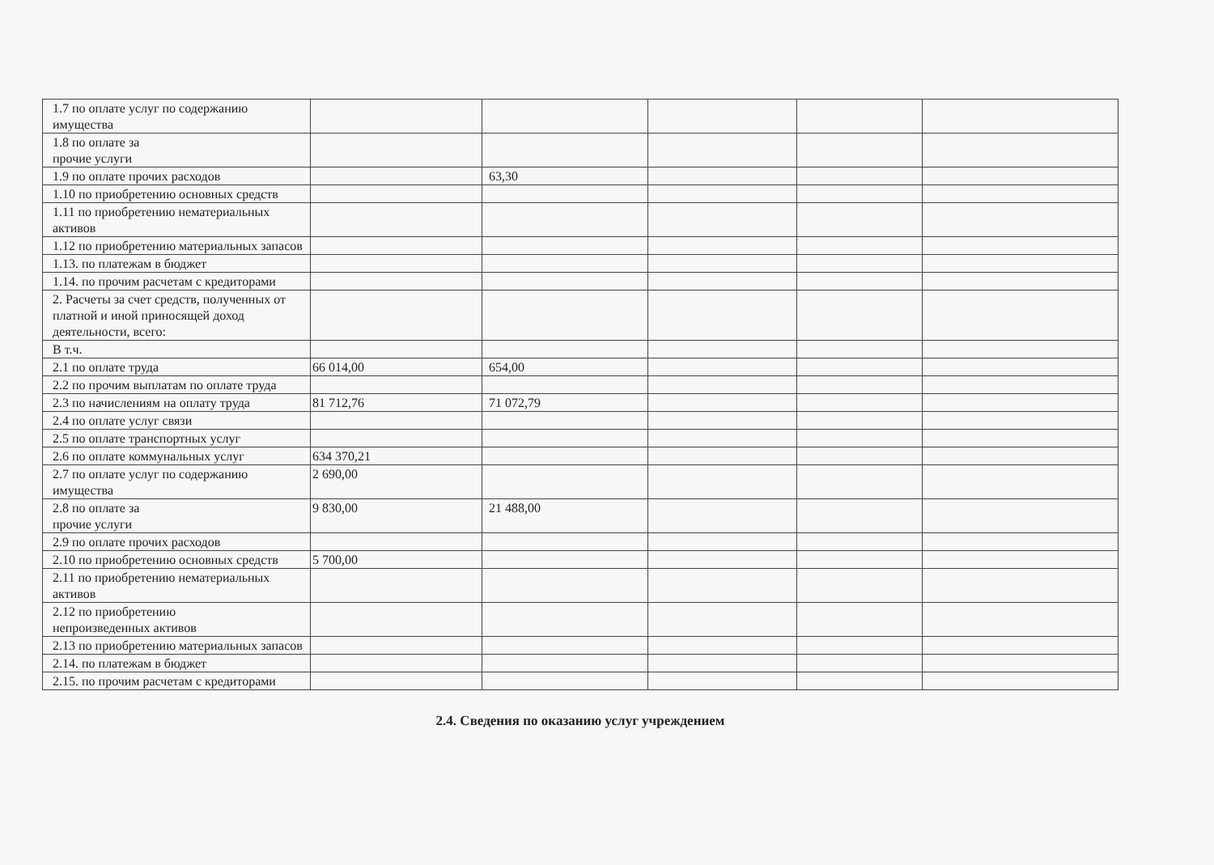| 1.7 по оплате услуг по содержанию имущества | | | | | |
| 1.8 по оплате за прочие услуги | | | | | |
| 1.9 по оплате прочих расходов | | 63,30 | | | |
| 1.10 по приобретению основных средств | | | | | |
| 1.11 по приобретению нематериальных активов | | | | | |
| 1.12 по приобретению материальных запасов | | | | | |
| 1.13. по платежам в бюджет | | | | | |
| 1.14. по прочим расчетам с кредиторами | | | | | |
| 2. Расчеты за счет средств, полученных от платной и иной приносящей доход деятельности, всего: | | | | | |
| В т.ч. | | | | | |
| 2.1 по оплате труда | 66 014,00 | 654,00 | | | |
| 2.2 по прочим выплатам по оплате труда | | | | | |
| 2.3 по начислениям на оплату труда | 81 712,76 | 71 072,79 | | | |
| 2.4 по оплате услуг связи | | | | | |
| 2.5 по оплате транспортных услуг | | | | | |
| 2.6 по оплате коммунальных услуг | 634 370,21 | | | | |
| 2.7 по оплате услуг по содержанию имущества | 2 690,00 | | | | |
| 2.8 по оплате за прочие услуги | 9 830,00 | 21 488,00 | | | |
| 2.9 по оплате прочих расходов | | | | | |
| 2.10 по приобретению основных средств | 5 700,00 | | | | |
| 2.11 по приобретению нематериальных активов | | | | | |
| 2.12 по приобретению непроизведенных активов | | | | | |
| 2.13 по приобретению материальных запасов | | | | | |
| 2.14. по платежам в бюджет | | | | | |
| 2.15. по прочим расчетам с кредиторами | | | | | |
2.4. Сведения по оказанию услуг учреждением